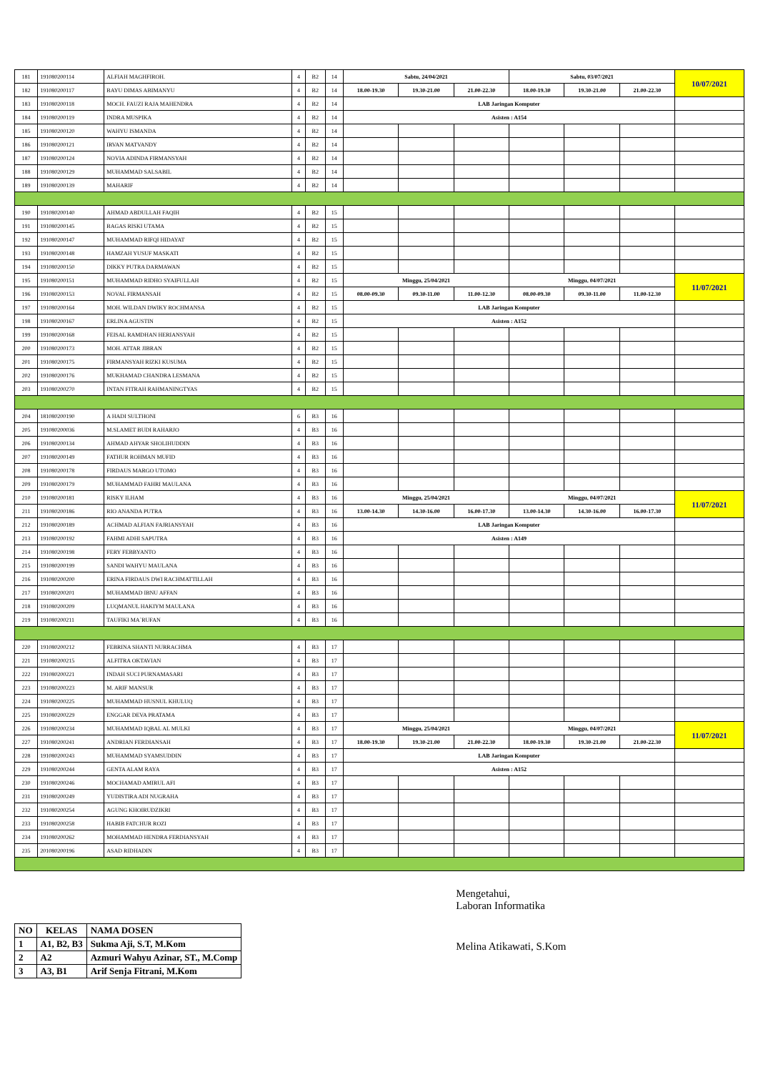| 181 | 191080200114 | ALFIAH MAGHFIROH. | 4 | B2 | 14 | Sabtu, 24/04/2021 | | | Sabtu, 03/07/2021 | | | 10/07/2021 |
| 182 | 191080200117 | BAYU DIMAS ABIMANYU | 4 | B2 | 14 | 18.00-19.30 | 19.30-21.00 | 21.00-22.30 | 18.00-19.30 | 19.30-21.00 | 21.00-22.30 | |
| 183 | 191080200118 | MOCH. FAUZI RAJA MAHENDRA | 4 | B2 | 14 | LAB Jaringan Komputer | | | | | | |
| 184 | 191080200119 | INDRA MUSPIKA | 4 | B2 | 14 | Asisten : A154 | | | | | | |
| 185 | 191080200120 | WAHYU ISMANDA | 4 | B2 | 14 | | | | | | | |
| 186 | 191080200121 | IRVAN MATVANDY | 4 | B2 | 14 | | | | | | | |
| 187 | 191080200124 | NOVIA ADINDA FIRMANSYAH | 4 | B2 | 14 | | | | | | | |
| 188 | 191080200129 | MUHAMMAD SALSABIL | 4 | B2 | 14 | | | | | | | |
| 189 | 191080200139 | MAHARIF | 4 | B2 | 14 | | | | | | | |
| 190 | 191080200140 | AHMAD ABDULLAH FAQIH | 4 | B2 | 15 | | | | | | | |
| 191 | 191080200145 | BAGAS RISKI UTAMA | 4 | B2 | 15 | | | | | | | |
| 192 | 191080200147 | MUHAMMAD RIFQI HIDAYAT | 4 | B2 | 15 | | | | | | | |
| 193 | 191080200148 | HAMZAH YUSUF MASKATI | 4 | B2 | 15 | | | | | | | |
| 194 | 191080200150 | DIKKY PUTRA DARMAWAN | 4 | B2 | 15 | | | | | | | |
| 195 | 191080200151 | MUHAMMAD RIDHO SYAIFULLAH | 4 | B2 | 15 | Minggu, 25/04/2021 | | | Minggu, 04/07/2021 | | | 11/07/2021 |
| 196 | 191080200153 | NOVAL FIRMANSAH | 4 | B2 | 15 | 08.00-09.30 | 09.30-11.00 | 11.00-12.30 | 08.00-09.30 | 09.30-11.00 | 11.00-12.30 | |
| 197 | 191080200164 | MOH. WILDAN DWIKY ROCHMANSA | 4 | B2 | 15 | LAB Jaringan Komputer | | | | | | |
| 198 | 191080200167 | ERLINA AGUSTIN | 4 | B2 | 15 | Asisten : A152 | | | | | | |
| 199 | 191080200168 | FEISAL RAMDHAN HERIANSYAH | 4 | B2 | 15 | | | | | | | |
| 200 | 191080200173 | MOH. ATTAR JIBRAN | 4 | B2 | 15 | | | | | | | |
| 201 | 191080200175 | FIRMANSYAH RIZKI KUSUMA | 4 | B2 | 15 | | | | | | | |
| 202 | 191080200176 | MUKHAMAD CHANDRA LESMANA | 4 | B2 | 15 | | | | | | | |
| 203 | 191080200270 | INTAN FITRAH RAHMANINGTYAS | 4 | B2 | 15 | | | | | | | |
| 204 | 181080200190 | A HADI SULTHONI | 6 | B3 | 16 | | | | | | | |
| 205 | 191080200036 | M.SLAMET BUDI RAHARJO | 4 | B3 | 16 | | | | | | | |
| 206 | 191080200134 | AHMAD AHYAR SHOLIHUDDIN | 4 | B3 | 16 | | | | | | | |
| 207 | 191080200149 | FATHUR ROHMAN MUFID | 4 | B3 | 16 | | | | | | | |
| 208 | 191080200178 | FIRDAUS MARGO UTOMO | 4 | B3 | 16 | | | | | | | |
| 209 | 191080200179 | MUHAMMAD FAHRI MAULANA | 4 | B3 | 16 | | | | | | | |
| 210 | 191080200181 | RISKY ILHAM | 4 | B3 | 16 | Minggu, 25/04/2021 | | | Minggu, 04/07/2021 | | | 11/07/2021 |
| 211 | 191080200186 | RIO ANANDA PUTRA | 4 | B3 | 16 | 13.00-14.30 | 14.30-16.00 | 16.00-17.30 | 13.00-14.30 | 14.30-16.00 | 16.00-17.30 | |
| 212 | 191080200189 | ACHMAD ALFIAN FAJRIANSYAH | 4 | B3 | 16 | LAB Jaringan Komputer | | | | | | |
| 213 | 191080200192 | FAHMI ADHI SAPUTRA | 4 | B3 | 16 | Asisten : A149 | | | | | | |
| 214 | 191080200198 | FERY FEBBYANTO | 4 | B3 | 16 | | | | | | | |
| 215 | 191080200199 | SANDI WAHYU MAULANA | 4 | B3 | 16 | | | | | | | |
| 216 | 191080200200 | ERINA FIRDAUS DWI RACHMATTILLAH | 4 | B3 | 16 | | | | | | | |
| 217 | 191080200201 | MUHAMMAD IBNU AFFAN | 4 | B3 | 16 | | | | | | | |
| 218 | 191080200209 | LUQMANUL HAKIYM MAULANA | 4 | B3 | 16 | | | | | | | |
| 219 | 191080200211 | TAUFIKI MA`RUFAN | 4 | B3 | 16 | | | | | | | |
| 220 | 191080200212 | FEBRINA SHANTI NURRACHMA | 4 | B3 | 17 | | | | | | | |
| 221 | 191080200215 | ALFITRA OKTAVIAN | 4 | B3 | 17 | | | | | | | |
| 222 | 191080200221 | INDAH SUCI PURNAMASARI | 4 | B3 | 17 | | | | | | | |
| 223 | 191080200223 | M. ARIF MANSUR | 4 | B3 | 17 | | | | | | | |
| 224 | 191080200225 | MUHAMMAD HUSNUL KHULUQ | 4 | B3 | 17 | | | | | | | |
| 225 | 191080200229 | ENGGAR DEVA PRATAMA | 4 | B3 | 17 | | | | | | | |
| 226 | 191080200234 | MUHAMMAD IQBAL AL MULKI | 4 | B3 | 17 | Minggu, 25/04/2021 | | | Minggu, 04/07/2021 | | | 11/07/2021 |
| 227 | 191080200241 | ANDRIAN FERDIANSAH | 4 | B3 | 17 | 18.00-19.30 | 19.30-21.00 | 21.00-22.30 | 18.00-19.30 | 19.30-21.00 | 21.00-22.30 | |
| 228 | 191080200243 | MUHAMMAD SYAMSUDDIN | 4 | B3 | 17 | LAB Jaringan Komputer | | | | | | |
| 229 | 191080200244 | GENTA ALAM RAYA | 4 | B3 | 17 | Asisten : A152 | | | | | | |
| 230 | 191080200246 | MOCHAMAD AMIRUL AFI | 4 | B3 | 17 | | | | | | | |
| 231 | 191080200249 | YUDISTIRA ADI NUGRAHA | 4 | B3 | 17 | | | | | | | |
| 232 | 191080200254 | AGUNG KHOIRUDZIKRI | 4 | B3 | 17 | | | | | | | |
| 233 | 191080200258 | HABIB FATCHUR ROZI | 4 | B3 | 17 | | | | | | | |
| 234 | 191080200262 | MOHAMMAD HENDRA FERDIANSYAH | 4 | B3 | 17 | | | | | | | |
| 235 | 201080200196 | ASAD RIDHADIN | 4 | B3 | 17 | | | | | | | |
| NO | KELAS | NAMA DOSEN |
| --- | --- | --- |
| 1 | A1, B2, B3 | Sukma Aji, S.T, M.Kom |
| 2 | A2 | Azmuri Wahyu Azinar, ST., M.Comp |
| 3 | A3, B1 | Arif Senja Fitrani, M.Kom |
Mengetahui,
Laboran Informatika
Melina Atikawati, S.Kom